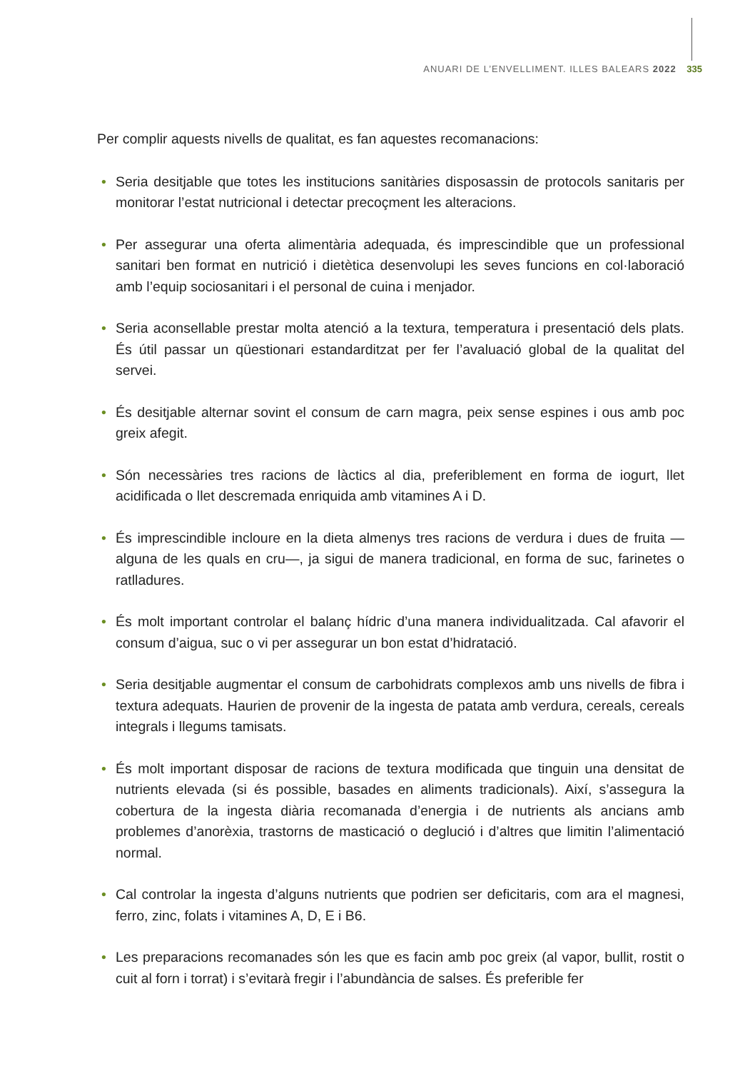ANUARI DE L’ENVELLIMENT. ILLES BALEARS 2022 335
Per complir aquests nivells de qualitat, es fan aquestes recomanacions:
• Seria desitjable que totes les institucions sanitàries disposassin de protocols sanitaris per monitorar l’estat nutricional i detectar precoçment les alteracions.
• Per assegurar una oferta alimentària adequada, és imprescindible que un professional sanitari ben format en nutrició i dietètica desenvolupi les seves funcions en col·laboració amb l’equip sociosanitari i el personal de cuina i menjador.
• Seria aconsellable prestar molta atenció a la textura, temperatura i presentació dels plats. És útil passar un qüestionari estandarditzat per fer l’avaluació global de la qualitat del servei.
• És desitjable alternar sovint el consum de carn magra, peix sense espines i ous amb poc greix afegit.
• Són necessàries tres racions de làctics al dia, preferiblement en forma de iogurt, llet acidificada o llet descremada enriquida amb vitamines A i D.
• És imprescindible incloure en la dieta almenys tres racions de verdura i dues de fruita —alguna de les quals en cru—, ja sigui de manera tradicional, en forma de suc, farinetes o ratlladures.
• És molt important controlar el balanç hídric d’una manera individualitzada. Cal afavorir el consum d’aigua, suc o vi per assegurar un bon estat d’hidratació.
• Seria desitjable augmentar el consum de carbohidrats complexos amb uns nivells de fibra i textura adequats. Haurien de provenir de la ingesta de patata amb verdura, cereals, cereals integrals i llegums tamisats.
• És molt important disposar de racions de textura modificada que tinguin una densitat de nutrients elevada (si és possible, basades en aliments tradicionals). Així, s’assegura la cobertura de la ingesta diària recomanada d’energia i de nutrients als ancians amb problemes d’anorèxia, trastorns de masticació o deglució i d’altres que limitin l’alimentació normal.
• Cal controlar la ingesta d’alguns nutrients que podrien ser deficitaris, com ara el magnesi, ferro, zinc, folats i vitamines A, D, E i B6.
• Les preparacions recomanades són les que es facin amb poc greix (al vapor, bullit, rostit o cuit al forn i torrat) i s’evitarà fregir i l’abundància de salses. És preferible fer